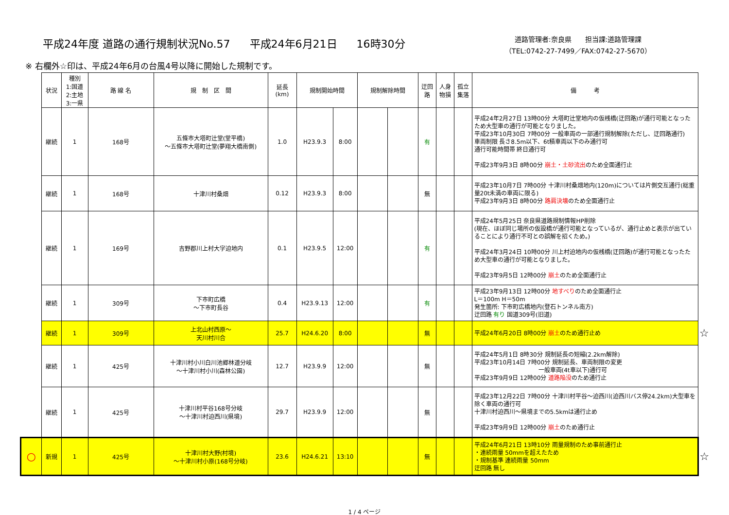平成24年度 道路の通行規制状況No.57 平成24年6月21日 16時30分
道路管理者:奈良県　　担当課:道路管理課
（TEL:0742-27-7499／FAX:0742-27-5670）
※ 右欄外☆印は、平成24年6月の台風4号以降に開始した規制です。
| | 状況 | 種別 1:国道 2:主地 3:一県 | 路 線 名 | 規 制 区 間 | 延長 (km) | 規制開始時間 | | 規制解除時間 | | 迂回路 | 人身物損 | 孤立集落 | 備 考 | |
| | 継続 | 1 | 168号 | 五條市大塔町辻堂(堂平橋) ～五條市大塔町辻堂(夢翔大橋南側) | 1.0 | H23.9.3 | 8:00 | | | 有 | | | 平成24年2月27日 13時00分 大塔町辻堂地内の仮桟橋(迂回路)が通行可能となったため大型車の通行が可能となりました。 平成23年10月30日 7時00分 一般車両の一部通行規制解除(ただし、迂回路通行) 車両制限 長さ8.5m以下、6t積車両以下のみ通行可 通行可能時間帯 終日通行可 平成23年9月3日 8時00分 崩土・土砂流出 のため全面通行止 | |
| | 継続 | 1 | 168号 | 十津川村桑畑 | 0.12 | H23.9.3 | 8:00 | | | 無 | | | 平成23年10月7日 7時00分 十津川村桑畑地内(120m)については片側交互通行(総重量20t未満の車両に限る) 平成23年9月3日 8時00分 路肩決壊 のため全面通行止 | |
| | 継続 | 1 | 169号 | 吉野郡川上村大字迫地内 | 0.1 | H23.9.5 | 12:00 | | | 有 | | | 平成24年5月25日 奈良県道路規制情報HP削除 (現在、ほぼ同じ場所の仮設橋が通行可能となっているが、通行止めと表示が出ていることにより通行不可との誤解を招くため。) 平成24年3月24日 10時00分 川上村迫地内の仮桟橋(迂回路)が通行可能となったため大型車の通行が可能となりました。 平成23年9月5日 12時00分 崩土 のため全面通行止 | |
| | 継続 | 1 | 309号 | 下市町広橋 ～下市町長谷 | 0.4 | H23.9.13 | 12:00 | | | 有 | | | 平成23年9月13日 12時00分 地すべり のため全面通行止 L＝100m H＝50m 発生箇所: 下市町広橋地内(登石トンネル南方) 迂回路 有り 国道309号(旧道) | |
| | 継続 | 1 | 309号 | 上北山村西原～ 天川村川合 | 25.7 | H24.6.20 | 8:00 | | | 無 | | | 平成24年6月20日 8時00分 崩土 のため通行止め | ☆ |
| | 継続 | 1 | 425号 | 十津川村小川白川池郷林道分岐 ～十津川村小川(森林公園) | 12.7 | H23.9.9 | 12:00 | | | 無 | | | 平成24年5月1日 8時30分 規制延長の短縮(2.2km解除) 平成23年10月14日 7時00分 規制延長、車両制限の変更 一般車両(4t車以下)通行可 平成23年9月9日 12時00分 道路陥没 のため通行止 | |
| | 継続 | 1 | 425号 | 十津川村平谷168号分岐 ～十津川村迫西川(県境) | 29.7 | H23.9.9 | 12:00 | | | 無 | | | 平成23年12月22日 7時00分 十津川村平谷～迫西川(迫西川バス停24.2km)大型車を除く車両の通行可 十津川村迫西川～県境までの5.5kmは通行止め 平成23年9月9日 12時00分 崩土 のため通行止 | |
| ○ | 新規 | 1 | 425号 | 十津川村大野(村境) ～十津川村小原(168号分岐) | 23.6 | H24.6.21 | 13:10 | | | 無 | | | 平成24年6月21日 13時10分 雨量規制のため事前通行止 ・連続雨量 50mmを超えたため ・規制基準 連続雨量 50mm 迂回路 無し | ☆ |
1 / 4 ページ